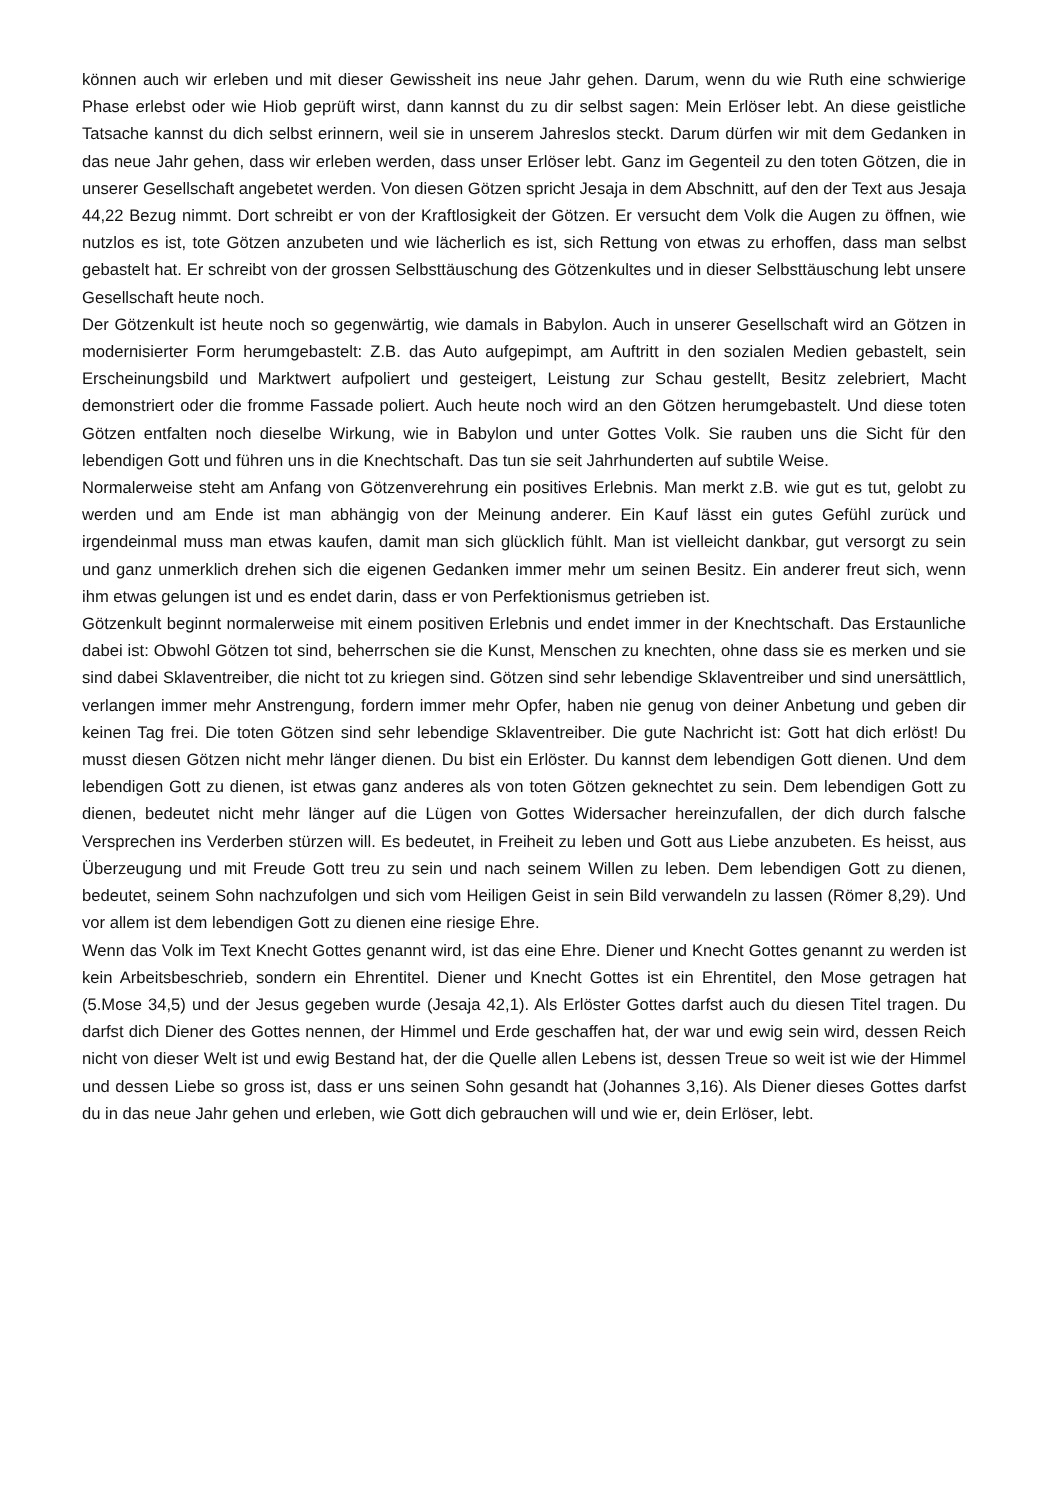können auch wir erleben und mit dieser Gewissheit ins neue Jahr gehen. Darum, wenn du wie Ruth eine schwierige Phase erlebst oder wie Hiob geprüft wirst, dann kannst du zu dir selbst sagen: Mein Erlöser lebt. An diese geistliche Tatsache kannst du dich selbst erinnern, weil sie in unserem Jahreslos steckt. Darum dürfen wir mit dem Gedanken in das neue Jahr gehen, dass wir erleben werden, dass unser Erlöser lebt. Ganz im Gegenteil zu den toten Götzen, die in unserer Gesellschaft angebetet werden. Von diesen Götzen spricht Jesaja in dem Abschnitt, auf den der Text aus Jesaja 44,22 Bezug nimmt. Dort schreibt er von der Kraftlosigkeit der Götzen. Er versucht dem Volk die Augen zu öffnen, wie nutzlos es ist, tote Götzen anzubeten und wie lächerlich es ist, sich Rettung von etwas zu erhoffen, dass man selbst gebastelt hat. Er schreibt von der grossen Selbsttäuschung des Götzenkultes und in dieser Selbsttäuschung lebt unsere Gesellschaft heute noch.
Der Götzenkult ist heute noch so gegenwärtig, wie damals in Babylon. Auch in unserer Gesellschaft wird an Götzen in modernisierter Form herumgebastelt: Z.B. das Auto aufgepimpt, am Auftritt in den sozialen Medien gebastelt, sein Erscheinungsbild und Marktwert aufpoliert und gesteigert, Leistung zur Schau gestellt, Besitz zelebriert, Macht demonstriert oder die fromme Fassade poliert. Auch heute noch wird an den Götzen herumgebastelt. Und diese toten Götzen entfalten noch dieselbe Wirkung, wie in Babylon und unter Gottes Volk. Sie rauben uns die Sicht für den lebendigen Gott und führen uns in die Knechtschaft. Das tun sie seit Jahrhunderten auf subtile Weise.
Normalerweise steht am Anfang von Götzenverehrung ein positives Erlebnis. Man merkt z.B. wie gut es tut, gelobt zu werden und am Ende ist man abhängig von der Meinung anderer. Ein Kauf lässt ein gutes Gefühl zurück und irgendeinmal muss man etwas kaufen, damit man sich glücklich fühlt. Man ist vielleicht dankbar, gut versorgt zu sein und ganz unmerklich drehen sich die eigenen Gedanken immer mehr um seinen Besitz. Ein anderer freut sich, wenn ihm etwas gelungen ist und es endet darin, dass er von Perfektionismus getrieben ist.
Götzenkult beginnt normalerweise mit einem positiven Erlebnis und endet immer in der Knechtschaft. Das Erstaunliche dabei ist: Obwohl Götzen tot sind, beherrschen sie die Kunst, Menschen zu knechten, ohne dass sie es merken und sie sind dabei Sklaventreiber, die nicht tot zu kriegen sind. Götzen sind sehr lebendige Sklaventreiber und sind unersättlich, verlangen immer mehr Anstrengung, fordern immer mehr Opfer, haben nie genug von deiner Anbetung und geben dir keinen Tag frei. Die toten Götzen sind sehr lebendige Sklaventreiber. Die gute Nachricht ist: Gott hat dich erlöst! Du musst diesen Götzen nicht mehr länger dienen. Du bist ein Erlöster. Du kannst dem lebendigen Gott dienen. Und dem lebendigen Gott zu dienen, ist etwas ganz anderes als von toten Götzen geknechtet zu sein. Dem lebendigen Gott zu dienen, bedeutet nicht mehr länger auf die Lügen von Gottes Widersacher hereinzufallen, der dich durch falsche Versprechen ins Verderben stürzen will. Es bedeutet, in Freiheit zu leben und Gott aus Liebe anzubeten. Es heisst, aus Überzeugung und mit Freude Gott treu zu sein und nach seinem Willen zu leben. Dem lebendigen Gott zu dienen, bedeutet, seinem Sohn nachzufolgen und sich vom Heiligen Geist in sein Bild verwandeln zu lassen (Römer 8,29). Und vor allem ist dem lebendigen Gott zu dienen eine riesige Ehre.
Wenn das Volk im Text Knecht Gottes genannt wird, ist das eine Ehre. Diener und Knecht Gottes genannt zu werden ist kein Arbeitsbeschrieb, sondern ein Ehrentitel. Diener und Knecht Gottes ist ein Ehrentitel, den Mose getragen hat (5.Mose 34,5) und der Jesus gegeben wurde (Jesaja 42,1). Als Erlöster Gottes darfst auch du diesen Titel tragen. Du darfst dich Diener des Gottes nennen, der Himmel und Erde geschaffen hat, der war und ewig sein wird, dessen Reich nicht von dieser Welt ist und ewig Bestand hat, der die Quelle allen Lebens ist, dessen Treue so weit ist wie der Himmel und dessen Liebe so gross ist, dass er uns seinen Sohn gesandt hat (Johannes 3,16). Als Diener dieses Gottes darfst du in das neue Jahr gehen und erleben, wie Gott dich gebrauchen will und wie er, dein Erlöser, lebt.